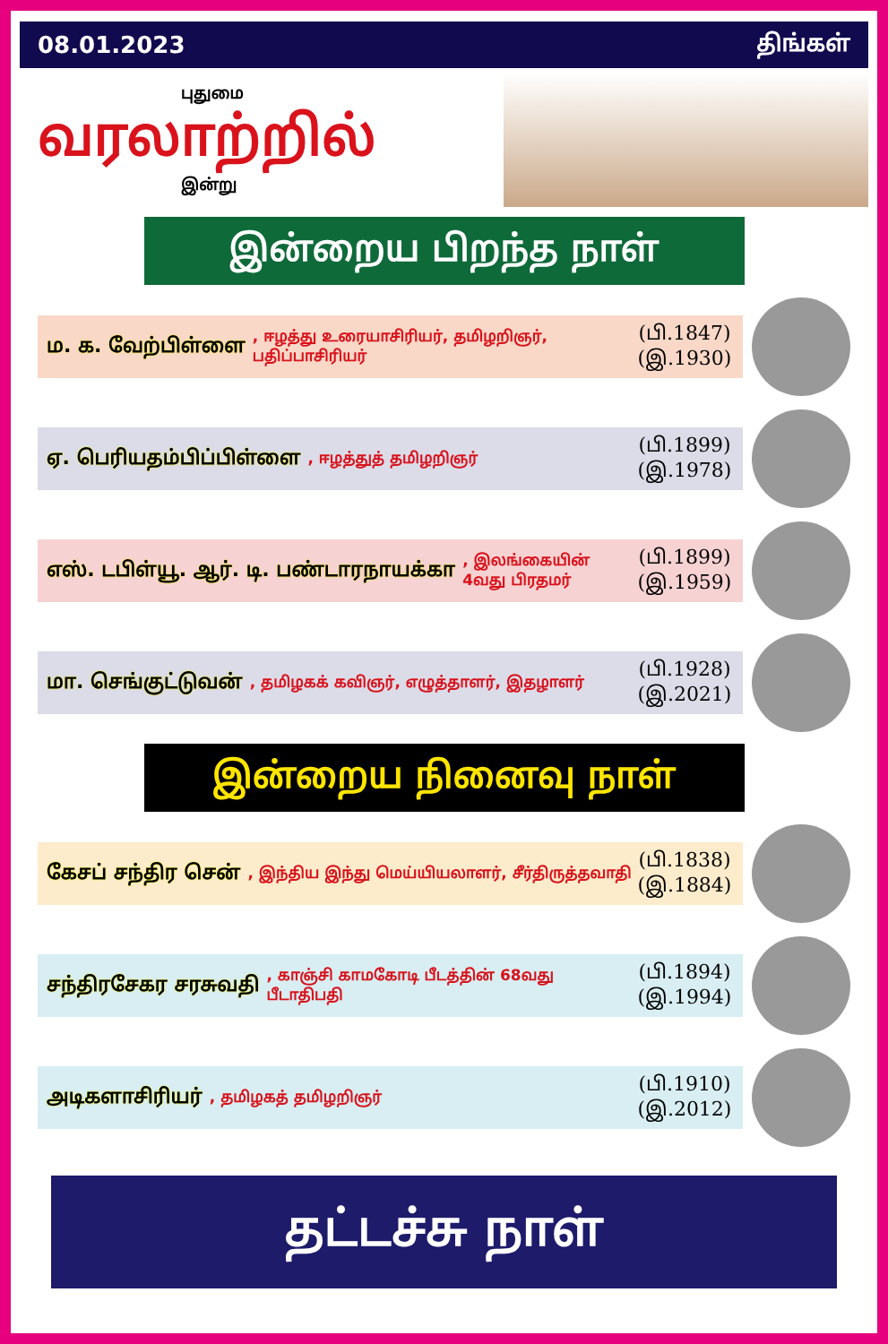08.01.2023 திங்கள்
புதுமை
வரலாற்றில்
இன்று
இன்றைய பிறந்த நாள்
ம. க. வேற்பிள்ளை, ஈழத்து உரையாசிரியர், தமிழறிஞர், பதிப்பாசிரியர்
(பி.1847)
(இ.1930)
ஏ. பெரியதம்பிப்பிள்ளை, ஈழத்துத் தமிழறிஞர்
(பி.1899)
(இ.1978)
எஸ். டபிள்யூ. ஆர். டி. பண்டாரநாயக்கா, இலங்கையின் 4வது பிரதமர்
(பி.1899)
(இ.1959)
மா. செங்குட்டுவன், தமிழகக் கவிஞர், எழுத்தாளர், இதழாளர்
(பி.1928)
(இ.2021)
இன்றைய நினைவு நாள்
கேசப் சந்திர சென், இந்திய இந்து மெய்யியலாளர், சீர்திருத்தவாதி
(பி.1838)
(இ.1884)
சந்திரசேகர சரசுவதி, காஞ்சி காமகோடி பீடத்தின் 68வது பீடாதிபதி
(பி.1894)
(இ.1994)
அடிகளாசிரியர், தமிழகத் தமிழறிஞர்
(பி.1910)
(இ.2012)
தட்டச்சு நாள்